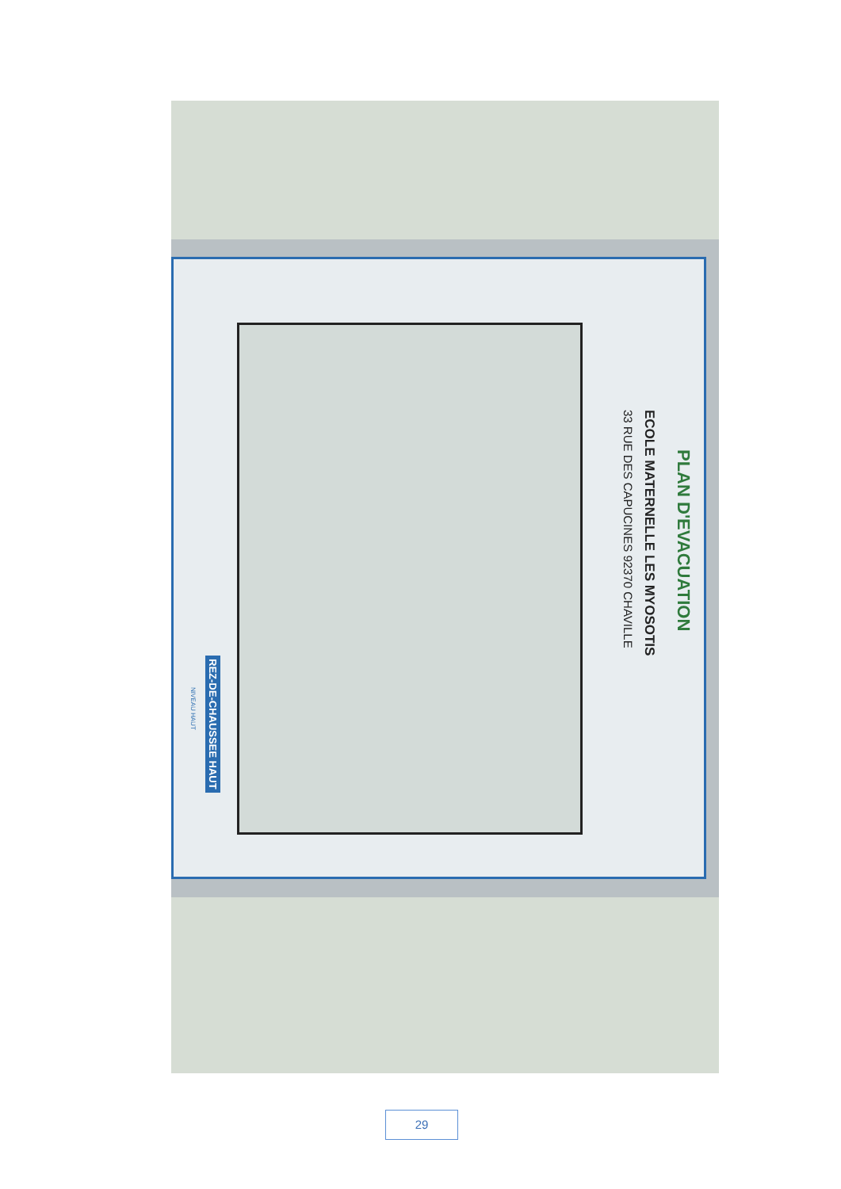PLAN D'EVACUATION
ECOLE MATERNELLE LES MYOSOTIS
33 RUE DES CAPUCINES 92370 CHAVILLE
REZ-DE-CHAUSSEE HAUT
NIVEAU HAUT
29